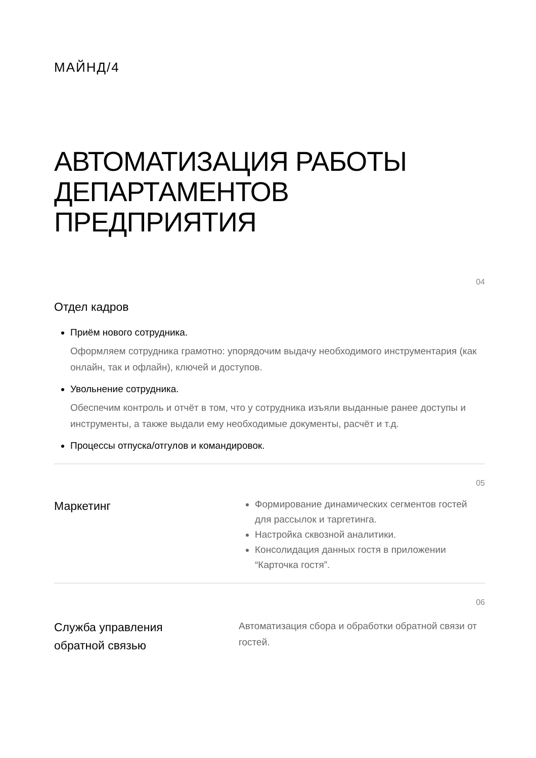МАЙНД/4
АВТОМАТИЗАЦИЯ РАБОТЫ ДЕПАРТАМЕНТОВ ПРЕДПРИЯТИЯ
04
Отдел кадров
Приём нового сотрудника.
Оформляем сотрудника грамотно: упорядочим выдачу необходимого инструментария (как онлайн, так и офлайн), ключей и доступов.
Увольнение сотрудника.
Обеспечим контроль и отчёт в том, что у сотрудника изъяли выданные ранее доступы и инструменты, а также выдали ему необходимые документы, расчёт и т.д.
Процессы отпуска/отгулов и командировок.
05
Маркетинг
Формирование динамических сегментов гостей для рассылок и таргетинга.
Настройка сквозной аналитики.
Консолидация данных гостя в приложении “Карточка гостя”.
06
Служба управления
обратной связью
Автоматизация сбора и обработки обратной связи от гостей.